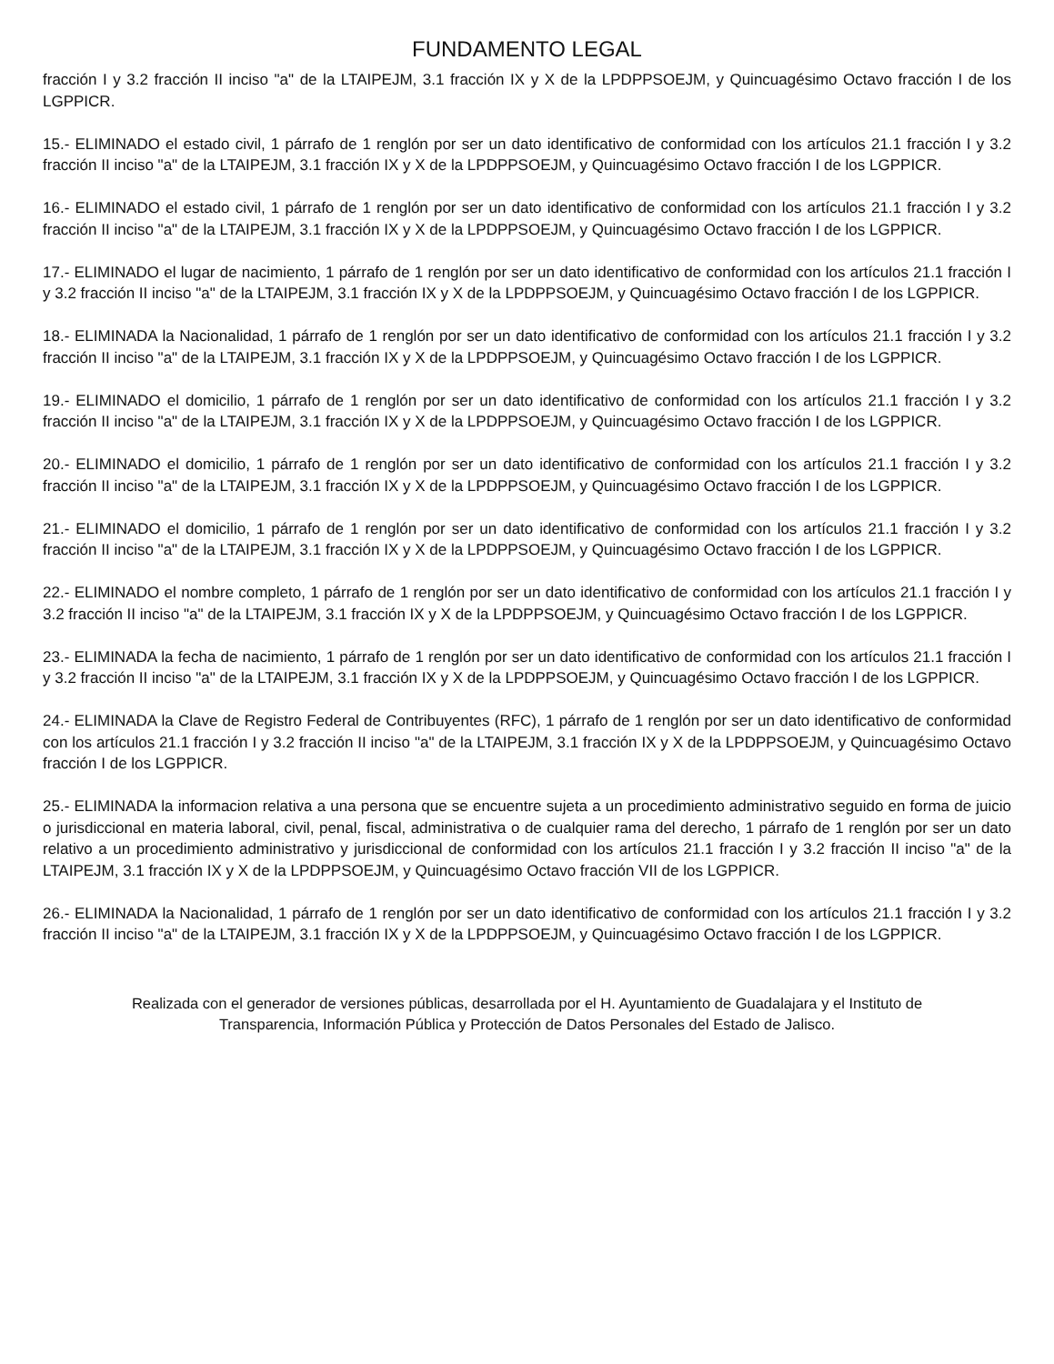FUNDAMENTO LEGAL
fracción I y 3.2 fracción II inciso "a" de la LTAIPEJM, 3.1 fracción IX y X de la LPDPPSOEJM, y Quincuagésimo Octavo fracción I de los LGPPICR.
15.- ELIMINADO el estado civil, 1 párrafo de 1 renglón por ser un dato identificativo de conformidad con los artículos 21.1 fracción I y 3.2 fracción II inciso "a" de la LTAIPEJM, 3.1 fracción IX y X de la LPDPPSOEJM, y Quincuagésimo Octavo fracción I de los LGPPICR.
16.- ELIMINADO el estado civil, 1 párrafo de 1 renglón por ser un dato identificativo de conformidad con los artículos 21.1 fracción I y 3.2 fracción II inciso "a" de la LTAIPEJM, 3.1 fracción IX y X de la LPDPPSOEJM, y Quincuagésimo Octavo fracción I de los LGPPICR.
17.- ELIMINADO el lugar de nacimiento, 1 párrafo de 1 renglón por ser un dato identificativo de conformidad con los artículos 21.1 fracción I y 3.2 fracción II inciso "a" de la LTAIPEJM, 3.1 fracción IX y X de la LPDPPSOEJM, y Quincuagésimo Octavo fracción I de los LGPPICR.
18.- ELIMINADA la Nacionalidad, 1 párrafo de 1 renglón por ser un dato identificativo de conformidad con los artículos 21.1 fracción I y 3.2 fracción II inciso "a" de la LTAIPEJM, 3.1 fracción IX y X de la LPDPPSOEJM, y Quincuagésimo Octavo fracción I de los LGPPICR.
19.- ELIMINADO el domicilio, 1 párrafo de 1 renglón por ser un dato identificativo de conformidad con los artículos 21.1 fracción I y 3.2 fracción II inciso "a" de la LTAIPEJM, 3.1 fracción IX y X de la LPDPPSOEJM, y Quincuagésimo Octavo fracción I de los LGPPICR.
20.- ELIMINADO el domicilio, 1 párrafo de 1 renglón por ser un dato identificativo de conformidad con los artículos 21.1 fracción I y 3.2 fracción II inciso "a" de la LTAIPEJM, 3.1 fracción IX y X de la LPDPPSOEJM, y Quincuagésimo Octavo fracción I de los LGPPICR.
21.- ELIMINADO el domicilio, 1 párrafo de 1 renglón por ser un dato identificativo de conformidad con los artículos 21.1 fracción I y 3.2 fracción II inciso "a" de la LTAIPEJM, 3.1 fracción IX y X de la LPDPPSOEJM, y Quincuagésimo Octavo fracción I de los LGPPICR.
22.- ELIMINADO el nombre completo, 1 párrafo de 1 renglón por ser un dato identificativo de conformidad con los artículos 21.1 fracción I y 3.2 fracción II inciso "a" de la LTAIPEJM, 3.1 fracción IX y X de la LPDPPSOEJM, y Quincuagésimo Octavo fracción I de los LGPPICR.
23.- ELIMINADA la fecha de nacimiento, 1 párrafo de 1 renglón por ser un dato identificativo de conformidad con los artículos 21.1 fracción I y 3.2 fracción II inciso "a" de la LTAIPEJM, 3.1 fracción IX y X de la LPDPPSOEJM, y Quincuagésimo Octavo fracción I de los LGPPICR.
24.- ELIMINADA la Clave de Registro Federal de Contribuyentes (RFC), 1 párrafo de 1 renglón por ser un dato identificativo de conformidad con los artículos 21.1 fracción I y 3.2 fracción II inciso "a" de la LTAIPEJM, 3.1 fracción IX y X de la LPDPPSOEJM, y Quincuagésimo Octavo fracción I de los LGPPICR.
25.- ELIMINADA la informacion relativa a una persona que se encuentre sujeta a un procedimiento administrativo seguido en forma de juicio o jurisdiccional en materia laboral, civil, penal, fiscal, administrativa o de cualquier rama del derecho, 1 párrafo de 1 renglón por ser un dato relativo a un procedimiento administrativo y jurisdiccional de conformidad con los artículos 21.1 fracción I y 3.2 fracción II inciso "a" de la LTAIPEJM, 3.1 fracción IX y X de la LPDPPSOEJM, y Quincuagésimo Octavo fracción VII de los LGPPICR.
26.- ELIMINADA la Nacionalidad, 1 párrafo de 1 renglón por ser un dato identificativo de conformidad con los artículos 21.1 fracción I y 3.2 fracción II inciso "a" de la LTAIPEJM, 3.1 fracción IX y X de la LPDPPSOEJM, y Quincuagésimo Octavo fracción I de los LGPPICR.
Realizada con el generador de versiones públicas, desarrollada por el H. Ayuntamiento de Guadalajara y el Instituto de
Transparencia, Información Pública y Protección de Datos Personales del Estado de Jalisco.